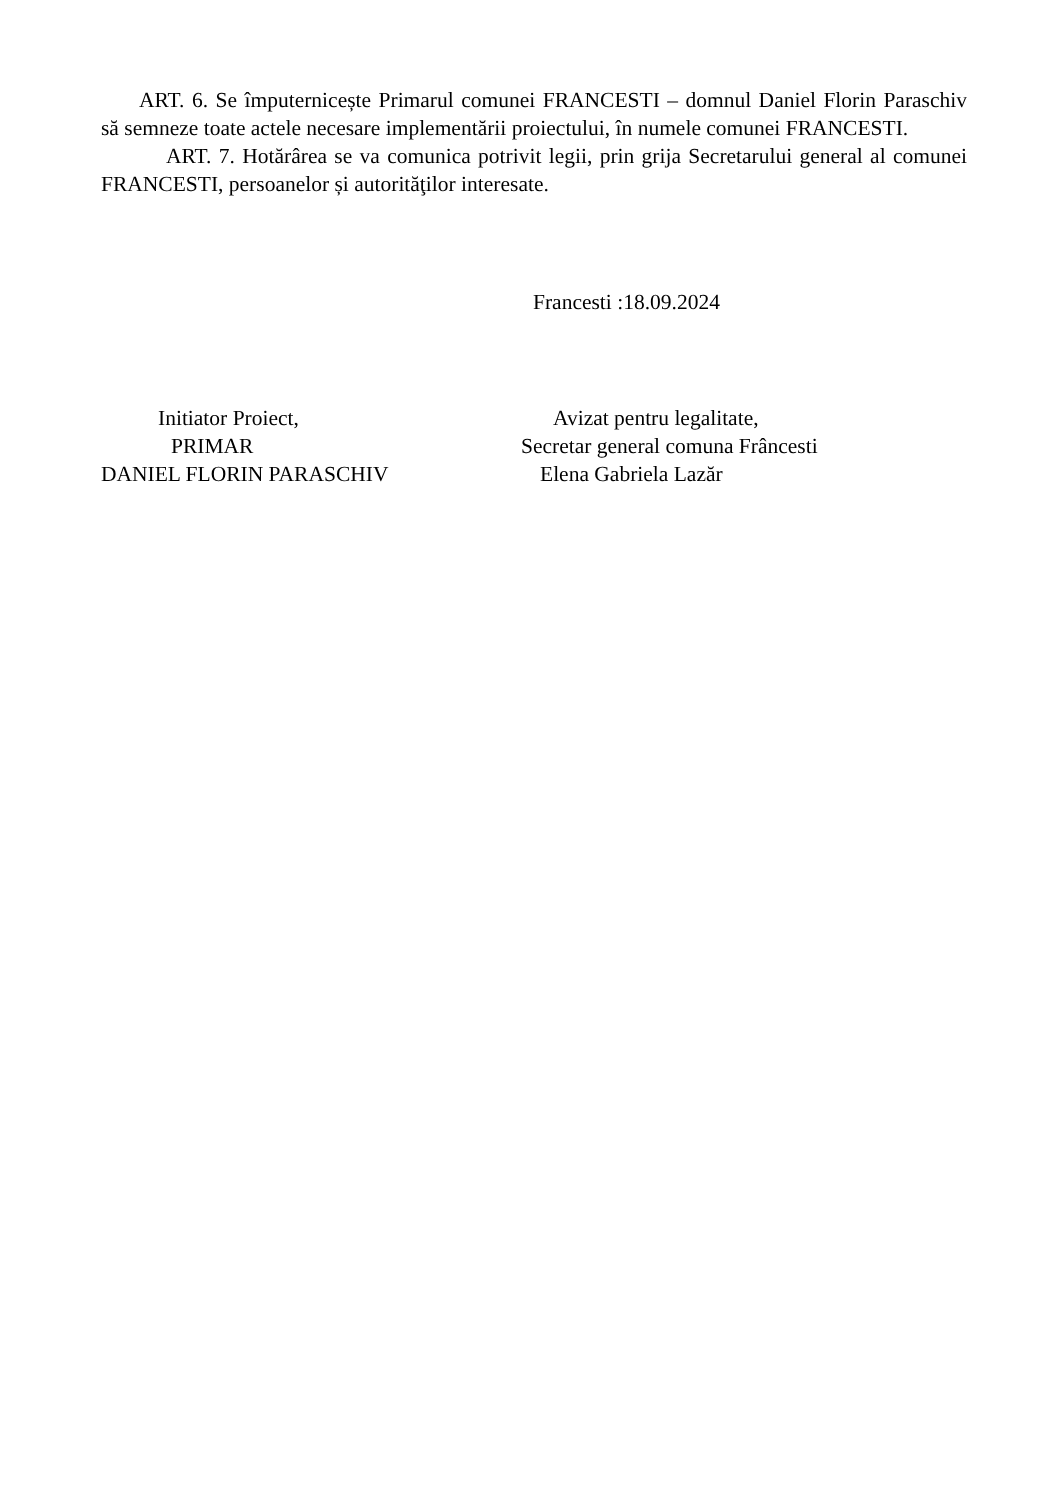ART. 6. Se împuternicește Primarul comunei FRANCESTI – domnul Daniel Florin Paraschiv să semneze toate actele necesare implementării proiectului, în numele comunei FRANCESTI.
ART. 7. Hotărârea se va comunica potrivit legii, prin grija Secretarului general al comunei FRANCESTI, persoanelor și autorităţilor interesate.
Francesti :18.09.2024
Initiator Proiect,
PRIMAR
DANIEL FLORIN PARASCHIV
Avizat pentru legalitate,
Secretar general comuna Frâncesti
Elena Gabriela Lazăr